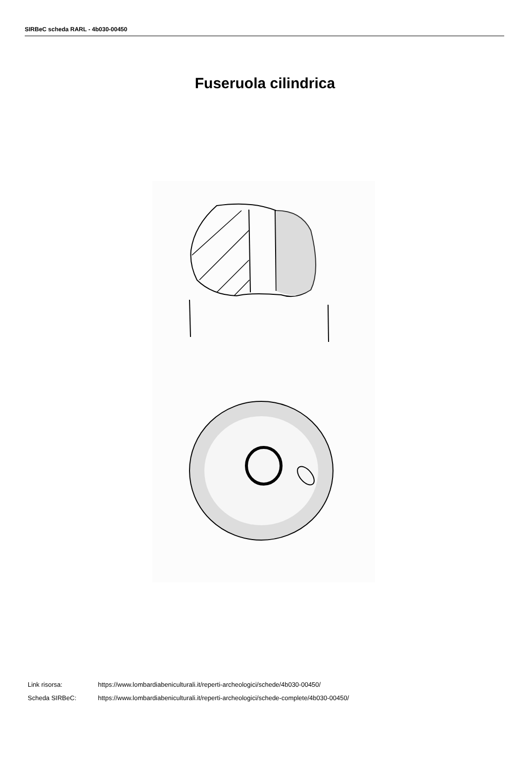SIRBeC scheda RARL - 4b030-00450
Fuseruola cilindrica
| Link risorsa: | https://www.lombardiabeniculturali.it/reperti-archeologici/schede/4b030-00450/ |
| Scheda SIRBeC: | https://www.lombardiabeniculturali.it/reperti-archeologici/schede-complete/4b030-00450/ |